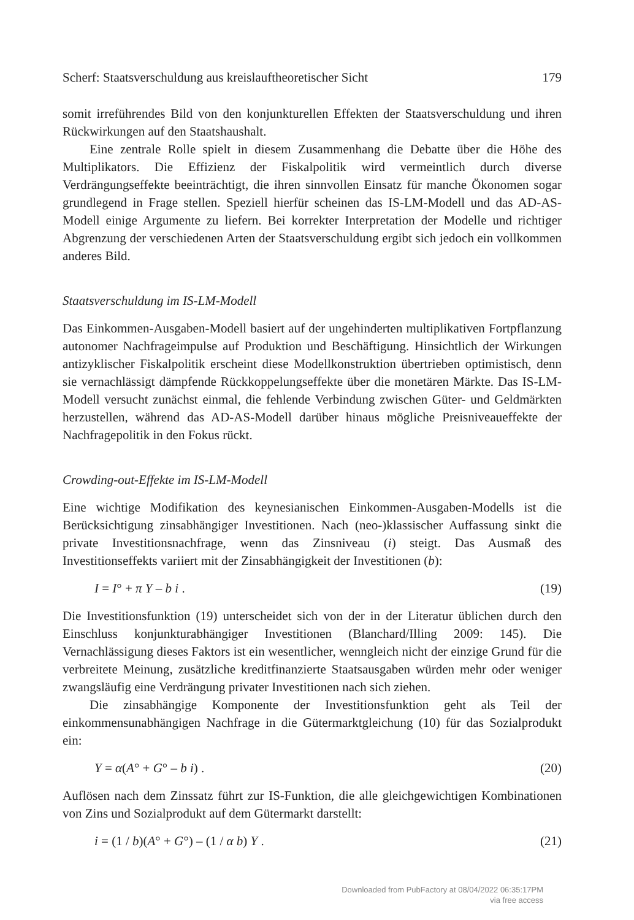Scherf: Staatsverschuldung aus kreislauftheoretischer Sicht 179
somit irreführendes Bild von den konjunkturellen Effekten der Staatsverschuldung und ihren Rückwirkungen auf den Staatshaushalt.
Eine zentrale Rolle spielt in diesem Zusammenhang die Debatte über die Höhe des Multiplikators. Die Effizienz der Fiskalpolitik wird vermeintlich durch diverse Verdrängungseffekte beeinträchtigt, die ihren sinnvollen Einsatz für manche Ökonomen sogar grundlegend in Frage stellen. Speziell hierfür scheinen das IS-LM-Modell und das AD-AS-Modell einige Argumente zu liefern. Bei korrekter Interpretation der Modelle und richtiger Abgrenzung der verschiedenen Arten der Staatsverschuldung ergibt sich jedoch ein vollkommen anderes Bild.
Staatsverschuldung im IS-LM-Modell
Das Einkommen-Ausgaben-Modell basiert auf der ungehinderten multiplikativen Fortpflanzung autonomer Nachfrageimpulse auf Produktion und Beschäftigung. Hinsichtlich der Wirkungen antizyklischer Fiskalpolitik erscheint diese Modellkonstruktion übertrieben optimistisch, denn sie vernachlässigt dämpfende Rückkoppelungseffekte über die monetären Märkte. Das IS-LM-Modell versucht zunächst einmal, die fehlende Verbindung zwischen Güter- und Geldmärkten herzustellen, während das AD-AS-Modell darüber hinaus mögliche Preisniveaueffekte der Nachfragepolitik in den Fokus rückt.
Crowding-out-Effekte im IS-LM-Modell
Eine wichtige Modifikation des keynesianischen Einkommen-Ausgaben-Modells ist die Berücksichtigung zinsabhängiger Investitionen. Nach (neo-)klassischer Auffassung sinkt die private Investitionsnachfrage, wenn das Zinsniveau (i) steigt. Das Ausmaß des Investitionseffekts variiert mit der Zinsabhängigkeit der Investitionen (b):
I = I° + π Y – b i . (19)
Die Investitionsfunktion (19) unterscheidet sich von der in der Literatur üblichen durch den Einschluss konjunkturabhängiger Investitionen (Blanchard/Illing 2009: 145). Die Vernachlässigung dieses Faktors ist ein wesentlicher, wenngleich nicht der einzige Grund für die verbreitete Meinung, zusätzliche kreditfinanzierte Staatsausgaben würden mehr oder weniger zwangsläufig eine Verdrängung privater Investitionen nach sich ziehen.
Die zinsabhängige Komponente der Investitionsfunktion geht als Teil der einkommensunabhängigen Nachfrage in die Gütermarktgleichung (10) für das Sozialprodukt ein:
Y = α(A° + G° – b i) . (20)
Auflösen nach dem Zinssatz führt zur IS-Funktion, die alle gleichgewichtigen Kombinationen von Zins und Sozialprodukt auf dem Gütermarkt darstellt:
i = (1 / b)(A° + G°) – (1 / α b) Y . (21)
Downloaded from PubFactory at 08/04/2022 06:35:17PM
via free access